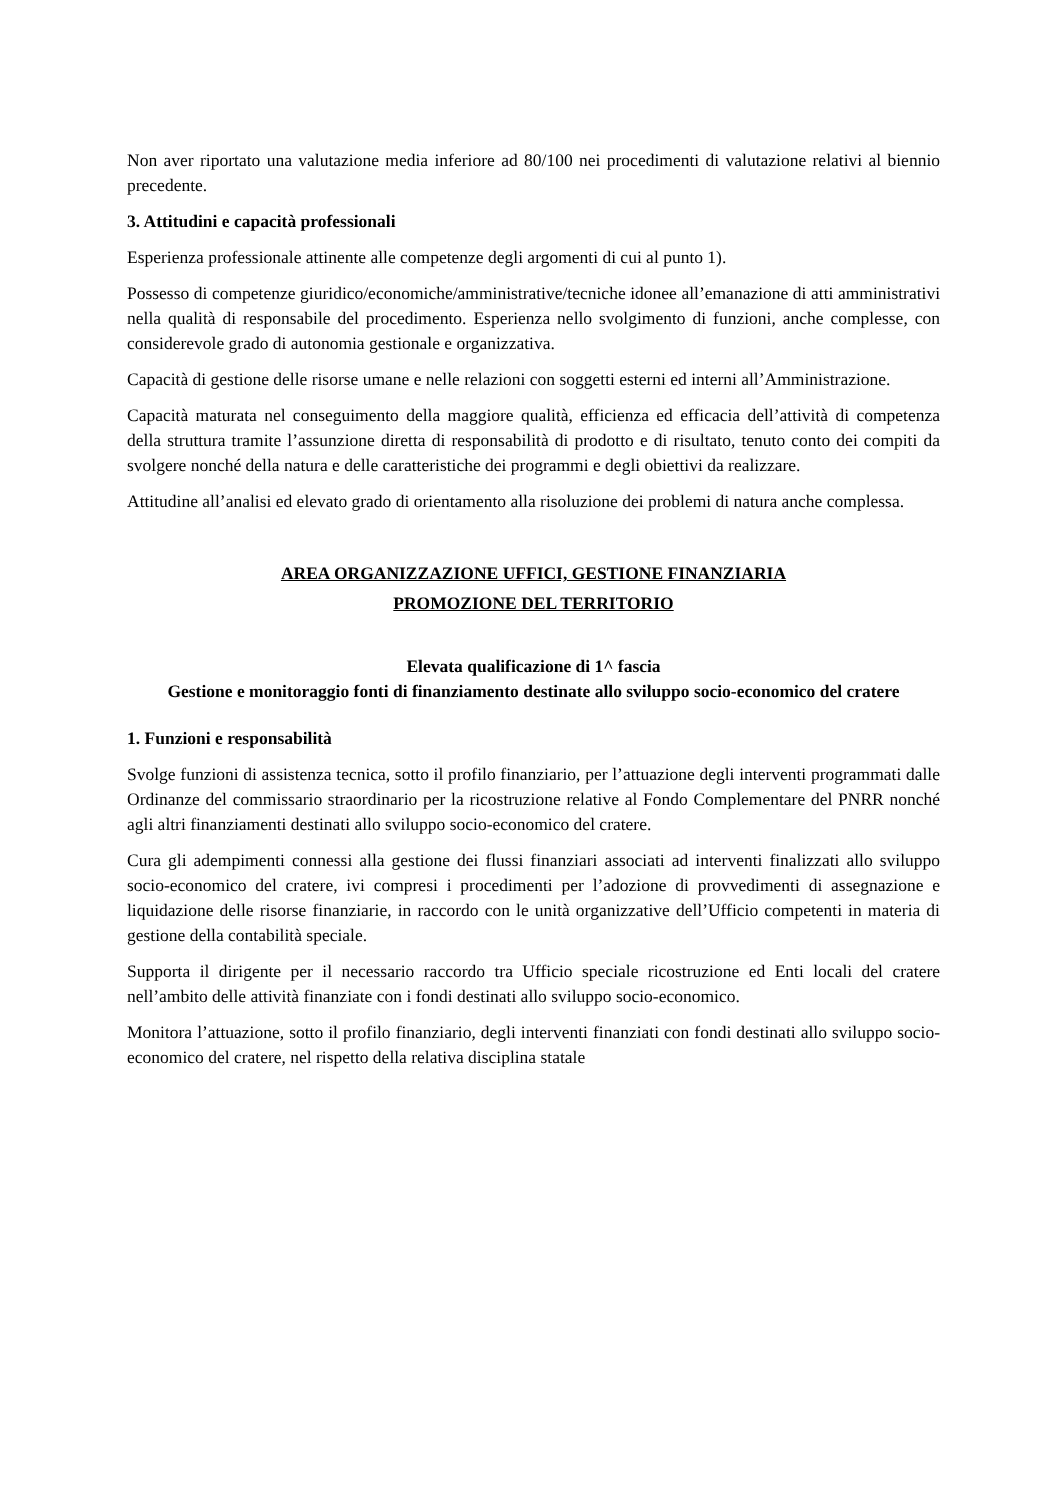Non aver riportato una valutazione media inferiore ad 80/100 nei procedimenti di valutazione relativi al biennio precedente.
3. Attitudini e capacità professionali
Esperienza professionale attinente alle competenze degli argomenti di cui al punto 1).
Possesso di competenze giuridico/economiche/amministrative/tecniche idonee all’emanazione di atti amministrativi nella qualità di responsabile del procedimento. Esperienza nello svolgimento di funzioni, anche complesse, con considerevole grado di autonomia gestionale e organizzativa.
Capacità di gestione delle risorse umane e nelle relazioni con soggetti esterni ed interni all’Amministrazione.
Capacità maturata nel conseguimento della maggiore qualità, efficienza ed efficacia dell’attività di competenza della struttura tramite l’assunzione diretta di responsabilità di prodotto e di risultato, tenuto conto dei compiti da svolgere nonché della natura e delle caratteristiche dei programmi e degli obiettivi da realizzare.
Attitudine all’analisi ed elevato grado di orientamento alla risoluzione dei problemi di natura anche complessa.
AREA ORGANIZZAZIONE UFFICI, GESTIONE FINANZIARIA
PROMOZIONE DEL TERRITORIO
Elevata qualificazione di 1^ fascia
Gestione e monitoraggio fonti di finanziamento destinate allo sviluppo socio-economico del cratere
1. Funzioni e responsabilità
Svolge funzioni di assistenza tecnica, sotto il profilo finanziario, per l’attuazione degli interventi programmati dalle Ordinanze del commissario straordinario per la ricostruzione relative al Fondo Complementare del PNRR nonché agli altri finanziamenti destinati allo sviluppo socio-economico del cratere.
Cura gli adempimenti connessi alla gestione dei flussi finanziari associati ad interventi finalizzati allo sviluppo socio-economico del cratere, ivi compresi i procedimenti per l’adozione di provvedimenti di assegnazione e liquidazione delle risorse finanziarie, in raccordo con le unità organizzative dell’Ufficio competenti in materia di gestione della contabilità speciale.
Supporta il dirigente per il necessario raccordo tra Ufficio speciale ricostruzione ed Enti locali del cratere nell’ambito delle attività finanziate con i fondi destinati allo sviluppo socio-economico.
Monitora l’attuazione, sotto il profilo finanziario, degli interventi finanziati con fondi destinati allo sviluppo socio-economico del cratere, nel rispetto della relativa disciplina statale